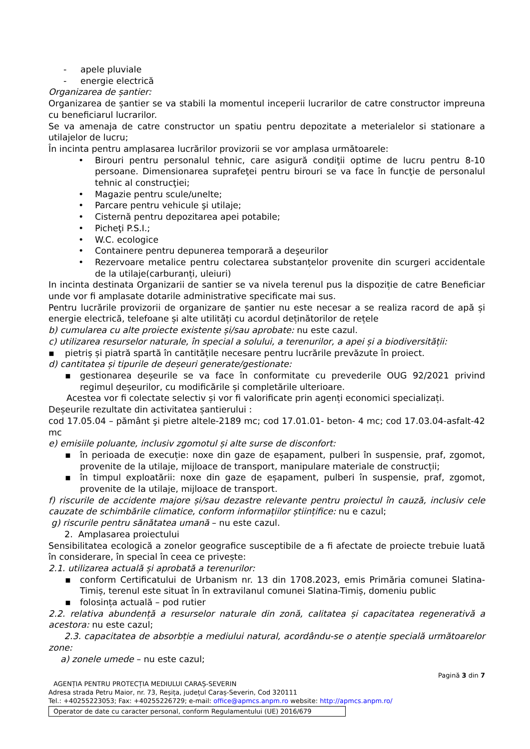- apele pluviale
- energie electrică
Organizarea de șantier:
Organizarea de șantier se va stabili la momentul inceperii lucrarilor de catre constructor impreuna cu beneficiarul lucrarilor.
Se va amenaja de catre constructor un spatiu pentru depozitate a meterialelor si stationare a utilajelor de lucru;
În incinta pentru amplasarea lucrărilor provizorii se vor amplasa următoarele:
• Birouri pentru personalul tehnic, care asigură condiţii optime de lucru pentru 8-10 persoane. Dimensionarea suprafeţei pentru birouri se va face în funcţie de personalul tehnic al construcţiei;
• Magazie pentru scule/unelte;
• Parcare pentru vehicule şi utilaje;
• Cisternă pentru depozitarea apei potabile;
• Picheţi P.S.I.;
• W.C. ecologice
• Containere pentru depunerea temporară a deşeurilor
• Rezervoare metalice pentru colectarea substanțelor provenite din scurgeri accidentale de la utilaje(carburanți, uleiuri)
In incinta destinata Organizarii de santier se va nivela terenul pus la dispoziție de catre Beneficiar unde vor fi amplasate dotarile administrative specificate mai sus.
Pentru lucrările provizorii de organizare de șantier nu este necesar a se realiza racord de apă și energie electrică, telefoane și alte utilități cu acordul deținătorilor de rețele
b) cumularea cu alte proiecte existente și/sau aprobate: nu este cazul.
c) utilizarea resurselor naturale, în special a solului, a terenurilor, a apei și a biodiversității:
▪ pietriș și piatră spartă în cantitățile necesare pentru lucrările prevăzute în proiect.
d) cantitatea și tipurile de deșeuri generate/gestionate:
▪ gestionarea deșeurile se va face în conformitate cu prevederile OUG 92/2021 privind regimul deșeurilor, cu modificările și completările ulterioare.
Acestea vor fi colectate selectiv și vor fi valorificate prin agenți economici specializați.
Deșeurile rezultate din activitatea șantierului :
cod 17.05.04 – pământ şi pietre altele-2189 mc; cod 17.01.01- beton- 4 mc; cod 17.03.04-asfalt-42 mc
e) emisiile poluante, inclusiv zgomotul și alte surse de disconfort:
▪ în perioada de execuție: noxe din gaze de eșapament, pulberi în suspensie, praf, zgomot, provenite de la utilaje, mijloace de transport, manipulare materiale de construcții;
▪ în timpul exploatării: noxe din gaze de eșapament, pulberi în suspensie, praf, zgomot, provenite de la utilaje, mijloace de transport.
f) riscurile de accidente majore și/sau dezastre relevante pentru proiectul în cauză, inclusiv cele cauzate de schimbările climatice, conform informațiilor științifice: nu e cazul;
g) riscurile pentru sănătatea umană – nu este cazul.
2. Amplasarea proiectului
Sensibilitatea ecologică a zonelor geografice susceptibile de a fi afectate de proiecte trebuie luată în considerare, în special în ceea ce privește:
2.1. utilizarea actuală și aprobată a terenurilor:
▪ conform Certificatului de Urbanism nr. 13 din 1708.2023, emis Primăria comunei Slatina-Timiș, terenul este situat în în extravilanul comunei Slatina-Timiș, domeniu public
▪ folosința actuală – pod rutier
2.2. relativa abundență a resurselor naturale din zonă, calitatea și capacitatea regenerativă a acestora: nu este cazul;
2.3. capacitatea de absorbție a mediului natural, acordându-se o atenție specială următoarelor zone:
a) zonele umede – nu este cazul;
Pagină 3 din 7
AGENȚIA PENTRU PROTECȚIA MEDIULUI CARAȘ-SEVERIN
Adresa strada Petru Maior, nr. 73, Reșița, județul Caraș-Severin, Cod 320111
Tel.: +40255223053; Fax: +40255226729; e-mail: office@apmcs.anpm.ro website: http://apmcs.anpm.ro/
Operator de date cu caracter personal, conform Regulamentului (UE) 2016/679